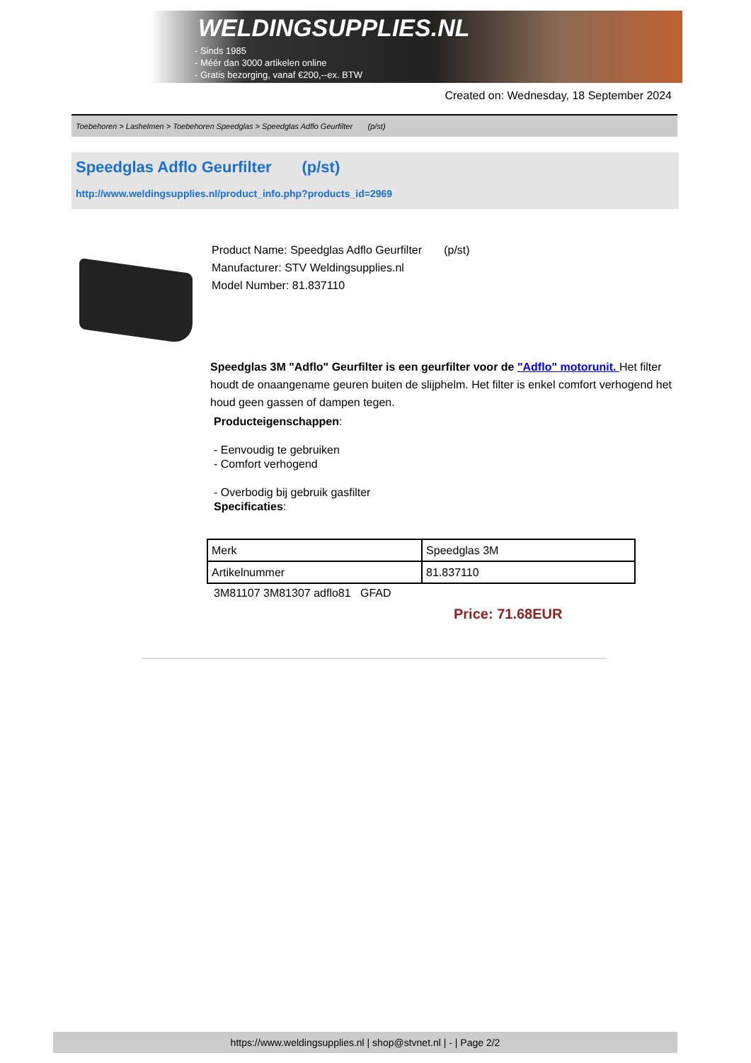WELDINGSUPPLIES.NL
- Sinds 1985
- Méér dan 3000 artikelen online
- Gratis bezorging, vanaf €200,--ex. BTW
Created on: Wednesday, 18 September 2024
Toebehoren > Lashelmen > Toebehoren Speedglas > Speedglas Adflo Geurfilter (p/st)
Speedglas Adflo Geurfilter (p/st)
http://www.weldingsupplies.nl/product_info.php?products_id=2969
Product Name: Speedglas Adflo Geurfilter (p/st)
Manufacturer: STV Weldingsupplies.nl
Model Number: 81.837110
Speedglas 3M "Adflo" Geurfilter is een geurfilter voor de "Adflo" motorunit. Het filter houdt de onaangename geuren buiten de slijphelm. Het filter is enkel comfort verhogend het houd geen gassen of dampen tegen.
Producteigenschappen:
- Eenvoudig te gebruiken
- Comfort verhogend
- Overbodig bij gebruik gasfilter
Specificaties:
| Merk | Speedglas 3M |
| Artikelnummer | 81.837110 |
3M81107 3M81307 adflo81 GFAD
Price: 71.68EUR
https://www.weldingsupplies.nl | shop@stvnet.nl | - | Page 2/2